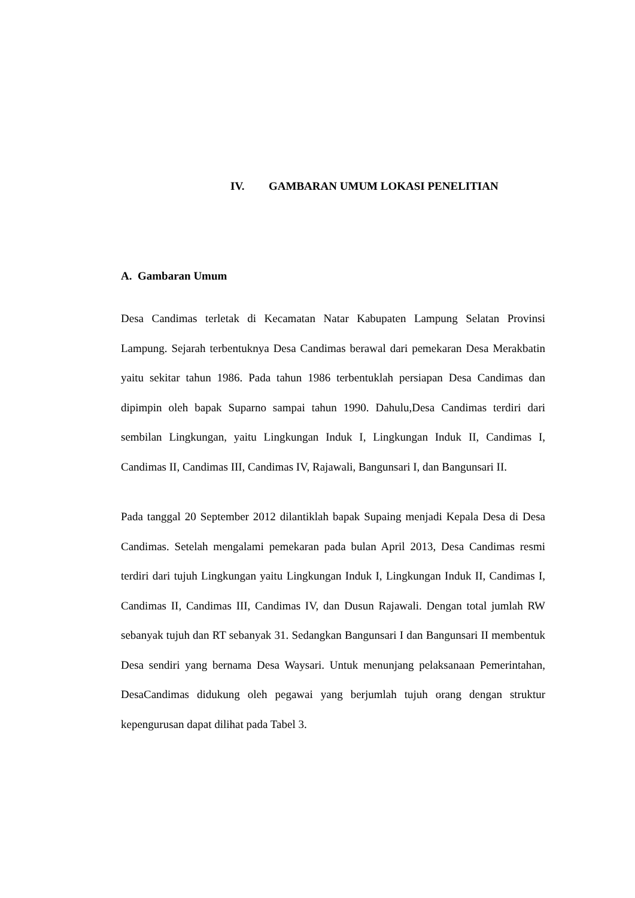IV. GAMBARAN UMUM LOKASI PENELITIAN
A. Gambaran Umum
Desa Candimas terletak di Kecamatan Natar Kabupaten Lampung Selatan Provinsi Lampung. Sejarah terbentuknya Desa Candimas berawal dari pemekaran Desa Merakbatin yaitu sekitar tahun 1986. Pada tahun 1986 terbentuklah persiapan Desa Candimas dan dipimpin oleh bapak Suparno sampai tahun 1990. Dahulu,Desa Candimas terdiri dari sembilan Lingkungan, yaitu Lingkungan Induk I, Lingkungan Induk II, Candimas I, Candimas II, Candimas III, Candimas IV, Rajawali, Bangunsari I, dan Bangunsari II.
Pada tanggal 20 September 2012 dilantiklah bapak Supaing menjadi Kepala Desa di Desa Candimas. Setelah mengalami pemekaran pada bulan April 2013, Desa Candimas resmi terdiri dari tujuh Lingkungan yaitu Lingkungan Induk I, Lingkungan Induk II, Candimas I, Candimas II, Candimas III, Candimas IV, dan Dusun Rajawali. Dengan total jumlah RW sebanyak tujuh dan RT sebanyak 31. Sedangkan Bangunsari I dan Bangunsari II membentuk Desa sendiri yang bernama Desa Waysari. Untuk menunjang pelaksanaan Pemerintahan, DesaCandimas didukung oleh pegawai yang berjumlah tujuh orang dengan struktur kepengurusan dapat dilihat pada Tabel 3.